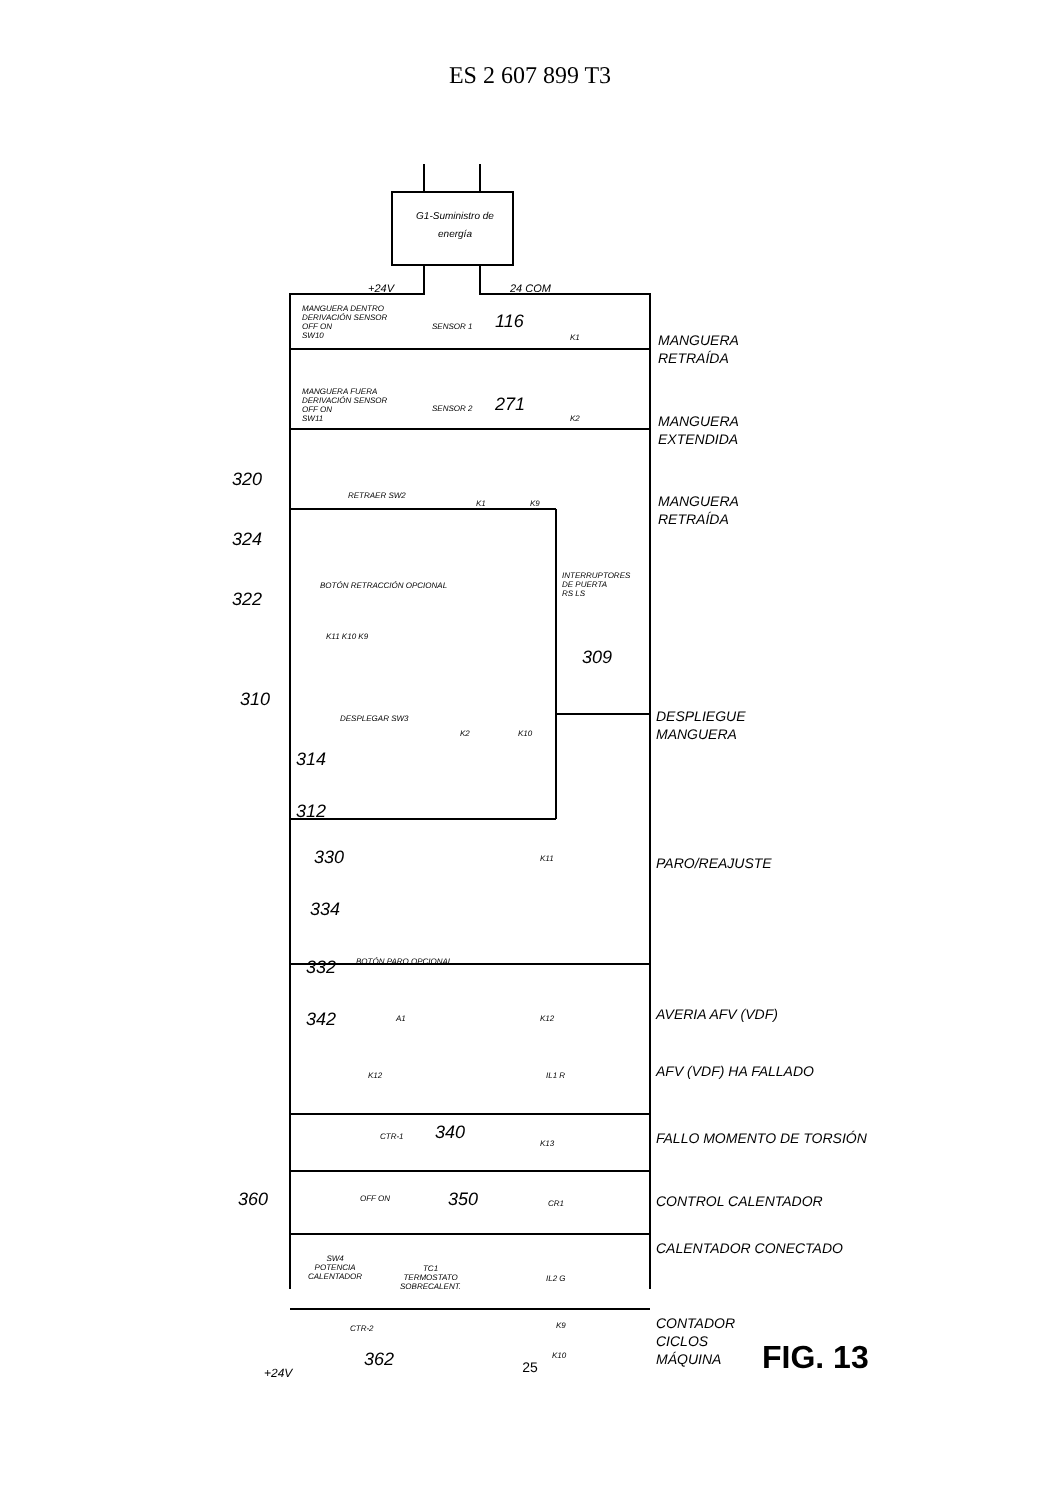ES 2 607 899 T3
G1-Suministro de energía
+24V 24 COM
MANGUERA DENTRO
DERIVACIÓN SENSOR
OFF ON
SW10
SENSOR 1 116
K1
MANGUERA FUERA
DERIVACIÓN SENSOR
OFF ON
SW11
SENSOR 2 271
K2
320
RETRAER SW2
K1 K9
324
BOTÓN RETRACCIÓN OPCIONAL
322
INTERRUPTORES
DE PUERTA
RS LS
309
K11 K10 K9
310
DESPLEGAR SW3
K2 K10
314
312
330 K11
334
332 BOTÓN PARO OPCIONAL
342 A1 K12
K12 IL1 R
CTR-1 340
K13
360 OFF ON 350 CR1
SW4
POTENCIA
CALENTADOR
TC1
TERMOSTATO
SOBRECALENT.
IL2 G
CTR-2
362
K9
K10
+24V
MANGUERA
RETRAÍDA
MANGUERA
EXTENDIDA
MANGUERA
RETRAÍDA
DESPLIEGUE
MANGUERA
PARO/REAJUSTE
AVERIA AFV (VDF)
AFV (VDF) HA FALLADO
FALLO MOMENTO DE TORSIÓN
CONTROL CALENTADOR
CALENTADOR CONECTADO
CONTADOR
CICLOS
MÁQUINA
FIG. 13
25